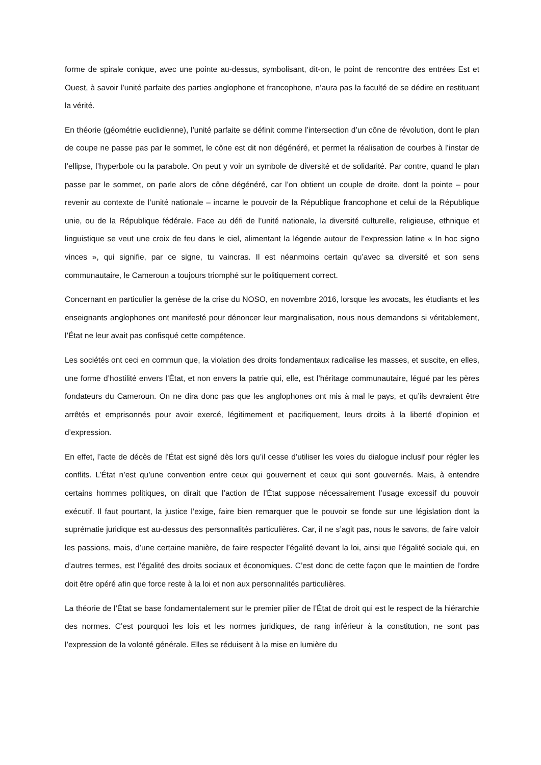forme de spirale conique, avec une pointe au-dessus, symbolisant, dit-on, le point de rencontre des entrées Est et Ouest, à savoir l’unité parfaite des parties anglophone et francophone, n’aura pas la faculté de se dédire en restituant la vérité.
En théorie (géométrie euclidienne), l’unité parfaite se définit comme l’intersection d’un cône de révolution, dont le plan de coupe ne passe pas par le sommet, le cône est dit non dégénéré, et permet la réalisation de courbes à l’instar de l’ellipse, l’hyperbole ou la parabole. On peut y voir un symbole de diversité et de solidarité. Par contre, quand le plan passe par le sommet, on parle alors de cône dégénéré, car l’on obtient un couple de droite, dont la pointe – pour revenir au contexte de l’unité nationale – incarne le pouvoir de la République francophone et celui de la République unie, ou de la République fédérale. Face au défi de l’unité nationale, la diversité culturelle, religieuse, ethnique et linguistique se veut une croix de feu dans le ciel, alimentant la légende autour de l’expression latine « In hoc signo vinces », qui signifie, par ce signe, tu vaincras. Il est néanmoins certain qu’avec sa diversité et son sens communautaire, le Cameroun a toujours triomphé sur le politiquement correct.
Concernant en particulier la genèse de la crise du NOSO, en novembre 2016, lorsque les avocats, les étudiants et les enseignants anglophones ont manifesté pour dénoncer leur marginalisation, nous nous demandons si véritablement, l’État ne leur avait pas confisqué cette compétence.
Les sociétés ont ceci en commun que, la violation des droits fondamentaux radicalise les masses, et suscite, en elles, une forme d’hostilité envers l’État, et non envers la patrie qui, elle, est l’héritage communautaire, légué par les pères fondateurs du Cameroun. On ne dira donc pas que les anglophones ont mis à mal le pays, et qu’ils devraient être arrêtés et emprisonnés pour avoir exercé, légitimement et pacifiquement, leurs droits à la liberté d’opinion et d’expression.
En effet, l’acte de décès de l’État est signé dès lors qu’il cesse d’utiliser les voies du dialogue inclusif pour régler les conflits. L’État n’est qu’une convention entre ceux qui gouvernent et ceux qui sont gouvernés. Mais, à entendre certains hommes politiques, on dirait que l’action de l’État suppose nécessairement l’usage excessif du pouvoir exécutif. Il faut pourtant, la justice l’exige, faire bien remarquer que le pouvoir se fonde sur une législation dont la suprématie juridique est au-dessus des personnalités particulières. Car, il ne s’agit pas, nous le savons, de faire valoir les passions, mais, d’une certaine manière, de faire respecter l’égalité devant la loi, ainsi que l’égalité sociale qui, en d’autres termes, est l’égalité des droits sociaux et économiques. C’est donc de cette façon que le maintien de l’ordre doit être opéré afin que force reste à la loi et non aux personnalités particulières.
La théorie de l’État se base fondamentalement sur le premier pilier de l’État de droit qui est le respect de la hiérarchie des normes. C’est pourquoi les lois et les normes juridiques, de rang inférieur à la constitution, ne sont pas l’expression de la volonté générale. Elles se réduisent à la mise en lumière du